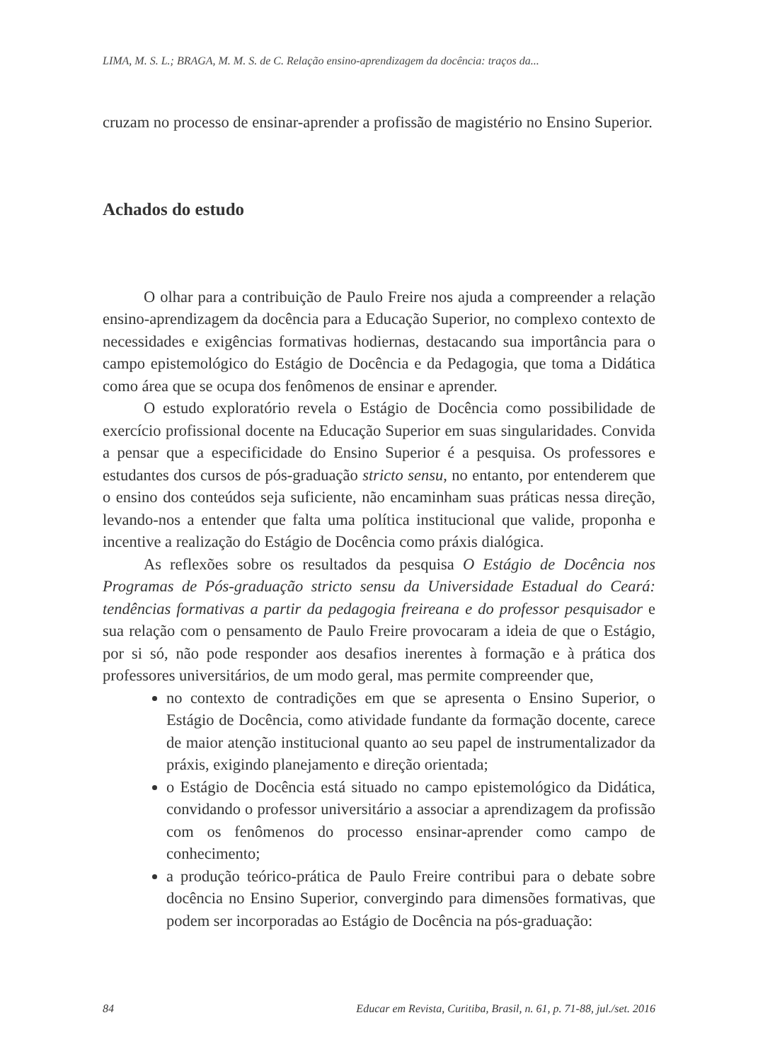LIMA, M. S. L.; BRAGA, M. M. S. de C. Relação ensino-aprendizagem da docência: traços da...
cruzam no processo de ensinar-aprender a profissão de magistério no Ensino Superior.
Achados do estudo
O olhar para a contribuição de Paulo Freire nos ajuda a compreender a relação ensino-aprendizagem da docência para a Educação Superior, no complexo contexto de necessidades e exigências formativas hodiernas, destacando sua importância para o campo epistemológico do Estágio de Docência e da Pedagogia, que toma a Didática como área que se ocupa dos fenômenos de ensinar e aprender.
O estudo exploratório revela o Estágio de Docência como possibilidade de exercício profissional docente na Educação Superior em suas singularidades. Convida a pensar que a especificidade do Ensino Superior é a pesquisa. Os professores e estudantes dos cursos de pós-graduação stricto sensu, no entanto, por entenderem que o ensino dos conteúdos seja suficiente, não encaminham suas práticas nessa direção, levando-nos a entender que falta uma política institucional que valide, proponha e incentive a realização do Estágio de Docência como práxis dialógica.
As reflexões sobre os resultados da pesquisa O Estágio de Docência nos Programas de Pós-graduação stricto sensu da Universidade Estadual do Ceará: tendências formativas a partir da pedagogia freireana e do professor pesquisador e sua relação com o pensamento de Paulo Freire provocaram a ideia de que o Estágio, por si só, não pode responder aos desafios inerentes à formação e à prática dos professores universitários, de um modo geral, mas permite compreender que,
no contexto de contradições em que se apresenta o Ensino Superior, o Estágio de Docência, como atividade fundante da formação docente, carece de maior atenção institucional quanto ao seu papel de instrumentalizador da práxis, exigindo planejamento e direção orientada;
o Estágio de Docência está situado no campo epistemológico da Didática, convidando o professor universitário a associar a aprendizagem da profissão com os fenômenos do processo ensinar-aprender como campo de conhecimento;
a produção teórico-prática de Paulo Freire contribui para o debate sobre docência no Ensino Superior, convergindo para dimensões formativas, que podem ser incorporadas ao Estágio de Docência na pós-graduação:
84 Educar em Revista, Curitiba, Brasil, n. 61, p. 71-88, jul./set. 2016